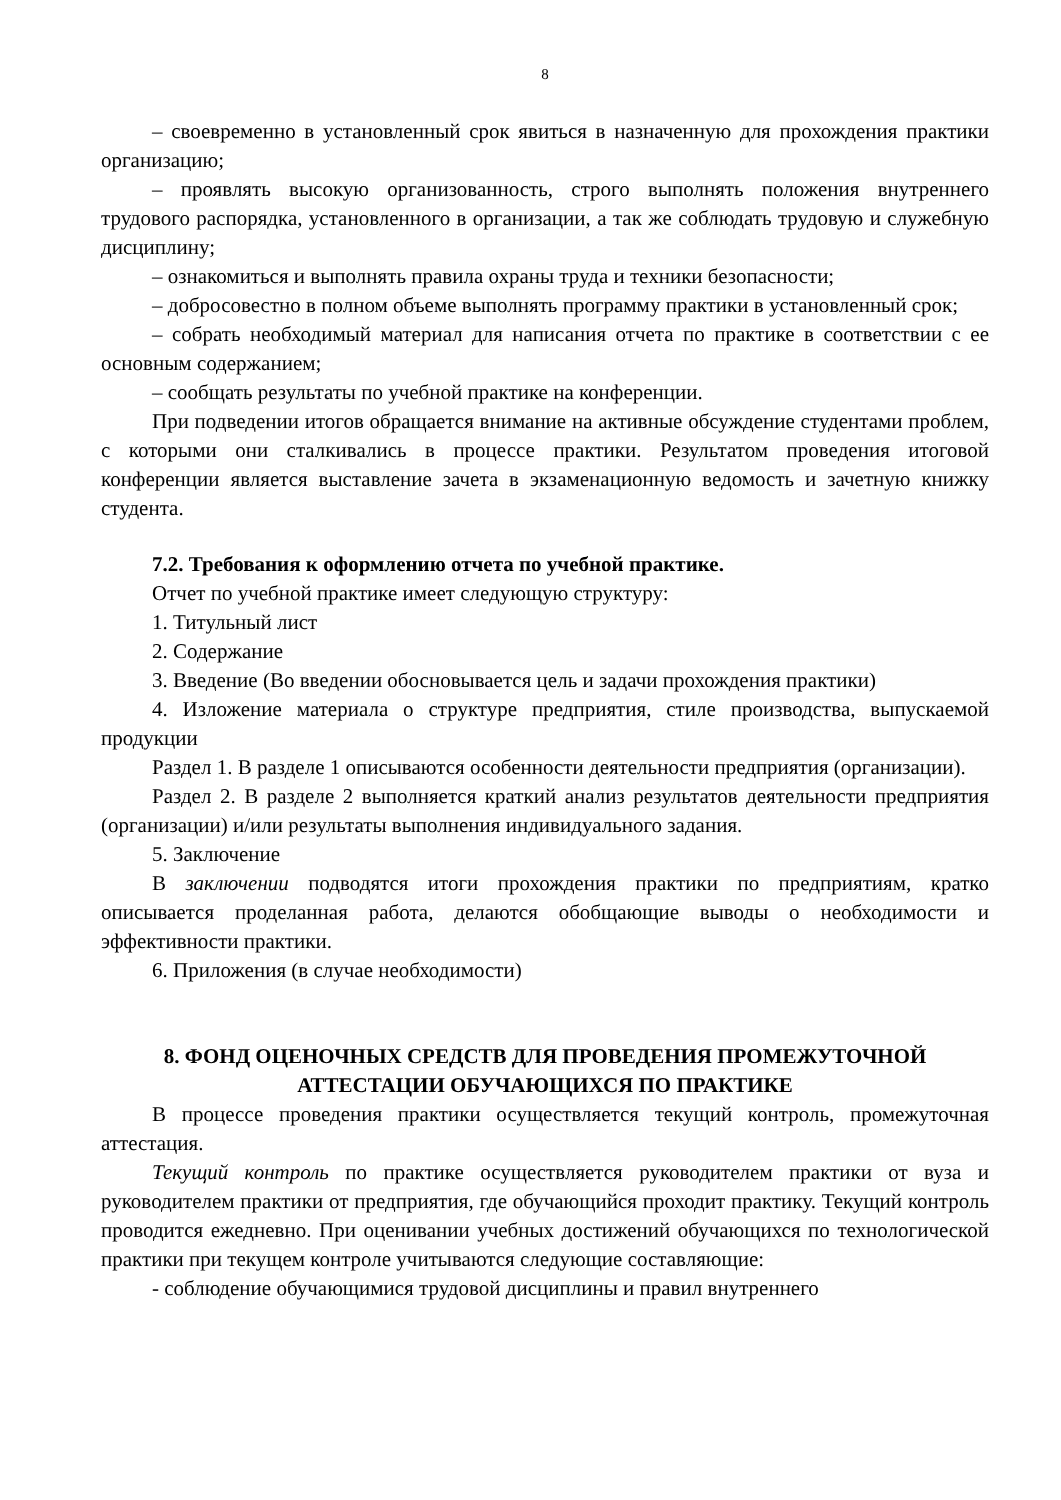8
– своевременно в установленный срок явиться в назначенную для прохождения практики организацию;
– проявлять высокую организованность, строго выполнять положения внутреннего трудового распорядка, установленного в организации, а так же соблюдать трудовую и служебную дисциплину;
– ознакомиться и выполнять правила охраны труда и техники безопасности;
– добросовестно в полном объеме выполнять программу практики в установленный срок;
– собрать необходимый материал для написания отчета по практике в соответствии с ее основным содержанием;
– сообщать результаты по учебной практике на конференции.
При подведении итогов обращается внимание на активные обсуждение студентами проблем, с которыми они сталкивались в процессе практики. Результатом проведения итоговой конференции является выставление зачета в экзаменационную ведомость и зачетную книжку студента.
7.2. Требования к оформлению отчета по учебной практике.
Отчет по учебной практике имеет следующую структуру:
1. Титульный лист
2. Содержание
3. Введение (Во введении обосновывается цель и задачи прохождения практики)
4. Изложение материала о структуре предприятия, стиле производства, выпускаемой продукции
Раздел 1. В разделе 1 описываются особенности деятельности предприятия (организации).
Раздел 2. В разделе 2 выполняется краткий анализ результатов деятельности предприятия (организации) и/или результаты выполнения индивидуального задания.
5. Заключение
В заключении подводятся итоги прохождения практики по предприятиям, кратко описывается проделанная работа, делаются обобщающие выводы о необходимости и эффективности практики.
6. Приложения (в случае необходимости)
8. ФОНД ОЦЕНОЧНЫХ СРЕДСТВ ДЛЯ ПРОВЕДЕНИЯ ПРОМЕЖУТОЧНОЙ АТТЕСТАЦИИ ОБУЧАЮЩИХСЯ ПО ПРАКТИКЕ
В процессе проведения практики осуществляется текущий контроль, промежуточная аттестация.
Текущий контроль по практике осуществляется руководителем практики от вуза и руководителем практики от предприятия, где обучающийся проходит практику. Текущий контроль проводится ежедневно. При оценивании учебных достижений обучающихся по технологической практики при текущем контроле учитываются следующие составляющие:
- соблюдение обучающимися трудовой дисциплины и правил внутреннего